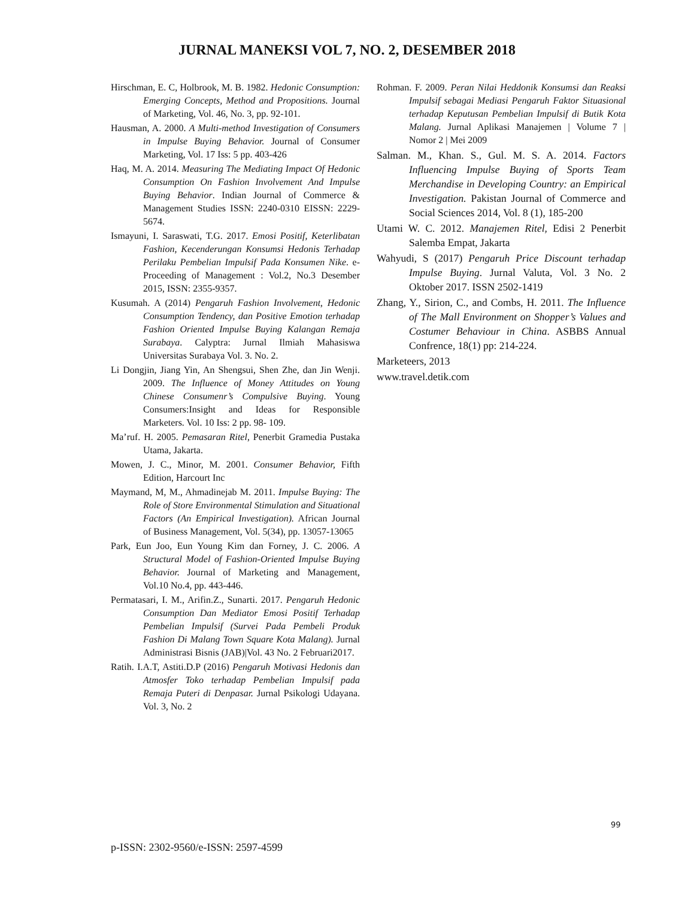JURNAL MANEKSI VOL 7, NO. 2, DESEMBER 2018
Hirschman, E. C, Holbrook, M. B. 1982. Hedonic Consumption: Emerging Concepts, Method and Propositions. Journal of Marketing, Vol. 46, No. 3, pp. 92-101.
Hausman, A. 2000. A Multi-method Investigation of Consumers in Impulse Buying Behavior. Journal of Consumer Marketing, Vol. 17 Iss: 5 pp. 403-426
Haq, M. A. 2014. Measuring The Mediating Impact Of Hedonic Consumption On Fashion Involvement And Impulse Buying Behavior. Indian Journal of Commerce & Management Studies ISSN: 2240-0310 EISSN: 2229-5674.
Ismayuni, I. Saraswati, T.G. 2017. Emosi Positif, Keterlibatan Fashion, Kecenderungan Konsumsi Hedonis Terhadap Perilaku Pembelian Impulsif Pada Konsumen Nike. e-Proceeding of Management : Vol.2, No.3 Desember 2015, ISSN: 2355-9357.
Kusumah. A (2014) Pengaruh Fashion Involvement, Hedonic Consumption Tendency, dan Positive Emotion terhadap Fashion Oriented Impulse Buying Kalangan Remaja Surabaya. Calyptra: Jurnal Ilmiah Mahasiswa Universitas Surabaya Vol. 3. No. 2.
Li Dongjin, Jiang Yin, An Shengsui, Shen Zhe, dan Jin Wenji. 2009. The Influence of Money Attitudes on Young Chinese Consumenr’s Compulsive Buying. Young Consumers:Insight and Ideas for Responsible Marketers. Vol. 10 Iss: 2 pp. 98- 109.
Ma’ruf. H. 2005. Pemasaran Ritel, Penerbit Gramedia Pustaka Utama, Jakarta.
Mowen, J. C., Minor, M. 2001. Consumer Behavior, Fifth Edition, Harcourt Inc
Maymand, M, M., Ahmadinejab M. 2011. Impulse Buying: The Role of Store Environmental Stimulation and Situational Factors (An Empirical Investigation). African Journal of Business Management, Vol. 5(34), pp. 13057-13065
Park, Eun Joo, Eun Young Kim dan Forney, J. C. 2006. A Structural Model of Fashion-Oriented Impulse Buying Behavior. Journal of Marketing and Management, Vol.10 No.4, pp. 443-446.
Permatasari, I. M., Arifin.Z., Sunarti. 2017. Pengaruh Hedonic Consumption Dan Mediator Emosi Positif Terhadap Pembelian Impulsif (Survei Pada Pembeli Produk Fashion Di Malang Town Square Kota Malang). Jurnal Administrasi Bisnis (JAB)|Vol. 43 No. 2 Februari2017.
Ratih. I.A.T, Astiti.D.P (2016) Pengaruh Motivasi Hedonis dan Atmosfer Toko terhadap Pembelian Impulsif pada Remaja Puteri di Denpasar. Jurnal Psikologi Udayana. Vol. 3, No. 2
Rohman. F. 2009. Peran Nilai Heddonik Konsumsi dan Reaksi Impulsif sebagai Mediasi Pengaruh Faktor Situasional terhadap Keputusan Pembelian Impulsif di Butik Kota Malang. Jurnal Aplikasi Manajemen | Volume 7 | Nomor 2 | Mei 2009
Salman. M., Khan. S., Gul. M. S. A. 2014. Factors Influencing Impulse Buying of Sports Team Merchandise in Developing Country: an Empirical Investigation. Pakistan Journal of Commerce and Social Sciences 2014, Vol. 8 (1), 185-200
Utami W. C. 2012. Manajemen Ritel, Edisi 2 Penerbit Salemba Empat, Jakarta
Wahyudi, S (2017) Pengaruh Price Discount terhadap Impulse Buying. Jurnal Valuta, Vol. 3 No. 2 Oktober 2017. ISSN 2502-1419
Zhang, Y., Sirion, C., and Combs, H. 2011. The Influence of The Mall Environment on Shopper’s Values and Costumer Behaviour in China. ASBBS Annual Confrence, 18(1) pp: 214-224.
Marketeers, 2013
www.travel.detik.com
99
p-ISSN: 2302-9560/e-ISSN: 2597-4599